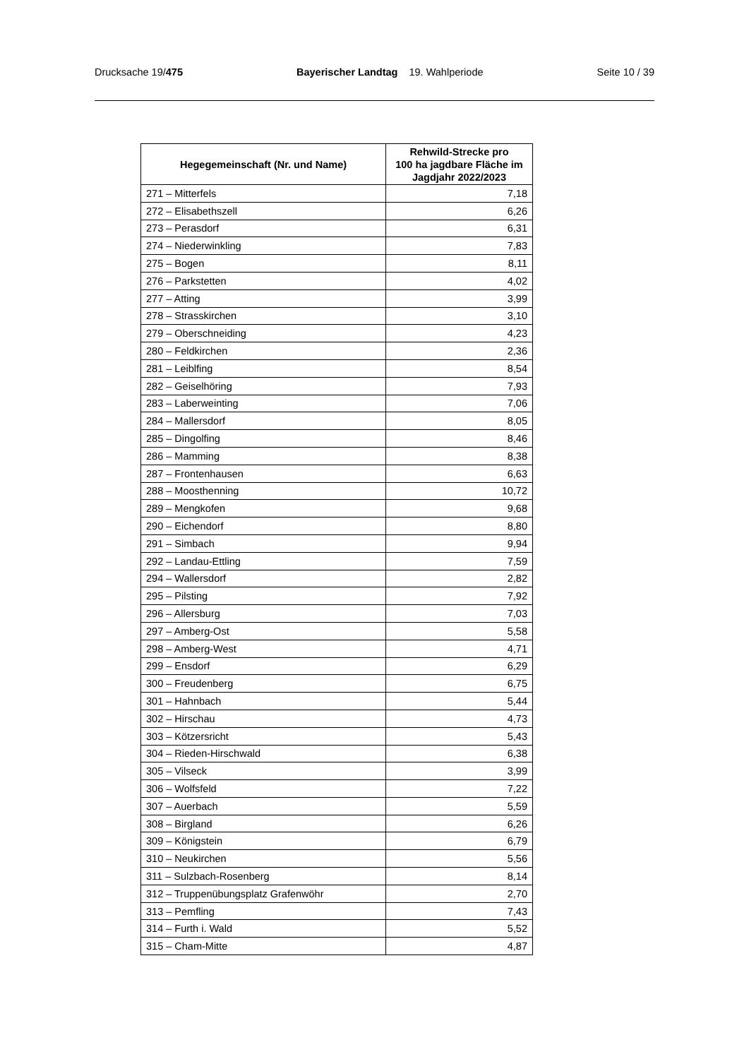Drucksache 19/475 Bayerischer Landtag 19. Wahlperiode
Seite 10 / 39
| Hegegemeinschaft (Nr. und Name) | Rehwild-Strecke pro 100 ha jagdbare Fläche im Jagdjahr 2022/2023 |
| --- | --- |
| 271 – Mitterfels | 7,18 |
| 272 – Elisabethszell | 6,26 |
| 273 – Perasdorf | 6,31 |
| 274 – Niederwinkling | 7,83 |
| 275 – Bogen | 8,11 |
| 276 – Parkstetten | 4,02 |
| 277 – Atting | 3,99 |
| 278 – Strasskirchen | 3,10 |
| 279 – Oberschneiding | 4,23 |
| 280 – Feldkirchen | 2,36 |
| 281 – Leiblfing | 8,54 |
| 282 – Geiselhöring | 7,93 |
| 283 – Laberweinting | 7,06 |
| 284 – Mallersdorf | 8,05 |
| 285 – Dingolfing | 8,46 |
| 286 – Mamming | 8,38 |
| 287 – Frontenhausen | 6,63 |
| 288 – Moosthenning | 10,72 |
| 289 – Mengkofen | 9,68 |
| 290 – Eichendorf | 8,80 |
| 291 – Simbach | 9,94 |
| 292 – Landau-Ettling | 7,59 |
| 294 – Wallersdorf | 2,82 |
| 295 – Pilsting | 7,92 |
| 296 – Allersburg | 7,03 |
| 297 – Amberg-Ost | 5,58 |
| 298 – Amberg-West | 4,71 |
| 299 – Ensdorf | 6,29 |
| 300 – Freudenberg | 6,75 |
| 301 – Hahnbach | 5,44 |
| 302 – Hirschau | 4,73 |
| 303 – Kötzersricht | 5,43 |
| 304 – Rieden-Hirschwald | 6,38 |
| 305 – Vilseck | 3,99 |
| 306 – Wolfsfeld | 7,22 |
| 307 – Auerbach | 5,59 |
| 308 – Birgland | 6,26 |
| 309 – Königstein | 6,79 |
| 310 – Neukirchen | 5,56 |
| 311 – Sulzbach-Rosenberg | 8,14 |
| 312 – Truppenübungsplatz Grafenwöhr | 2,70 |
| 313 – Pemfling | 7,43 |
| 314 – Furth i. Wald | 5,52 |
| 315 – Cham-Mitte | 4,87 |